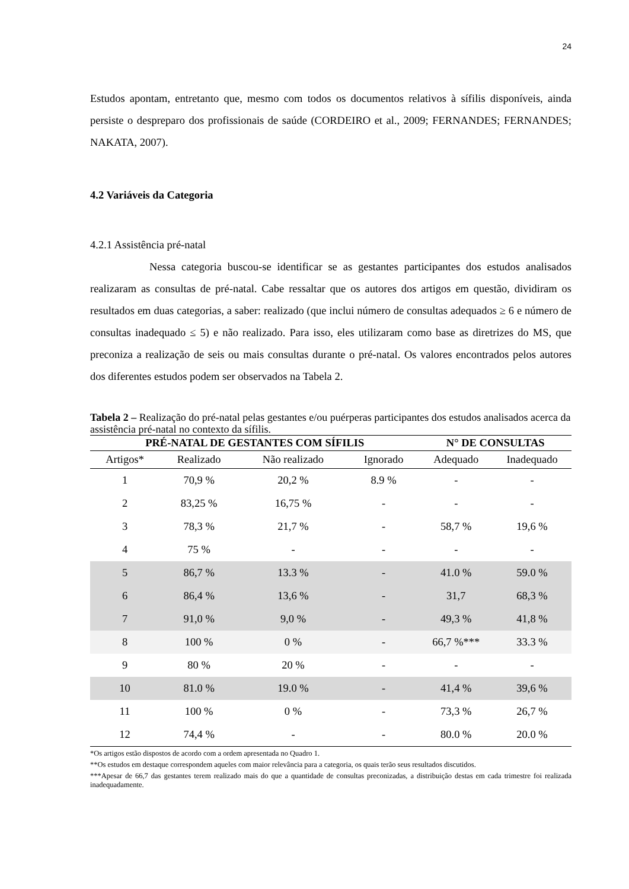24
Estudos apontam, entretanto que, mesmo com todos os documentos relativos à sífilis disponíveis, ainda persiste o despreparo dos profissionais de saúde (CORDEIRO et al., 2009; FERNANDES; FERNANDES; NAKATA, 2007).
4.2 Variáveis da Categoria
4.2.1 Assistência pré-natal
Nessa categoria buscou-se identificar se as gestantes participantes dos estudos analisados realizaram as consultas de pré-natal. Cabe ressaltar que os autores dos artigos em questão, dividiram os resultados em duas categorias, a saber: realizado (que inclui número de consultas adequados ≥ 6 e número de consultas inadequado ≤ 5) e não realizado. Para isso, eles utilizaram como base as diretrizes do MS, que preconiza a realização de seis ou mais consultas durante o pré-natal. Os valores encontrados pelos autores dos diferentes estudos podem ser observados na Tabela 2.
Tabela 2 – Realização do pré-natal pelas gestantes e/ou puérperas participantes dos estudos analisados acerca da assistência pré-natal no contexto da sífilis.
| PRÉ-NATAL DE GESTANTES COM SÍFILIS | | | | N° DE CONSULTAS | |
| --- | --- | --- | --- | --- | --- |
| Artigos* | Realizado | Não realizado | Ignorado | Adequado | Inadequado |
| 1 | 70,9 % | 20,2 % | 8.9 % | - | - |
| 2 | 83,25 % | 16,75 % | - | - | - |
| 3 | 78,3 % | 21,7 % | - | 58,7 % | 19,6 % |
| 4 | 75 % | - | - | - | - |
| 5 | 86,7 % | 13.3 % | - | 41.0 % | 59.0 % |
| 6 | 86,4 % | 13,6 % | - | 31,7 | 68,3 % |
| 7 | 91,0 % | 9,0 % | - | 49,3 % | 41,8 % |
| 8 | 100 % | 0 % | - | 66,7 %*** | 33.3 % |
| 9 | 80 % | 20 % | - | - | - |
| 10 | 81.0 % | 19.0 % | - | 41,4 % | 39,6 % |
| 11 | 100 % | 0 % | - | 73,3 % | 26,7 % |
| 12 | 74,4 % | - | - | 80.0 % | 20.0 % |
*Os artigos estão dispostos de acordo com a ordem apresentada no Quadro 1.
**Os estudos em destaque correspondem aqueles com maior relevância para a categoria, os quais terão seus resultados discutidos.
***Apesar de 66,7 das gestantes terem realizado mais do que a quantidade de consultas preconizadas, a distribuição destas em cada trimestre foi realizada inadequadamente.